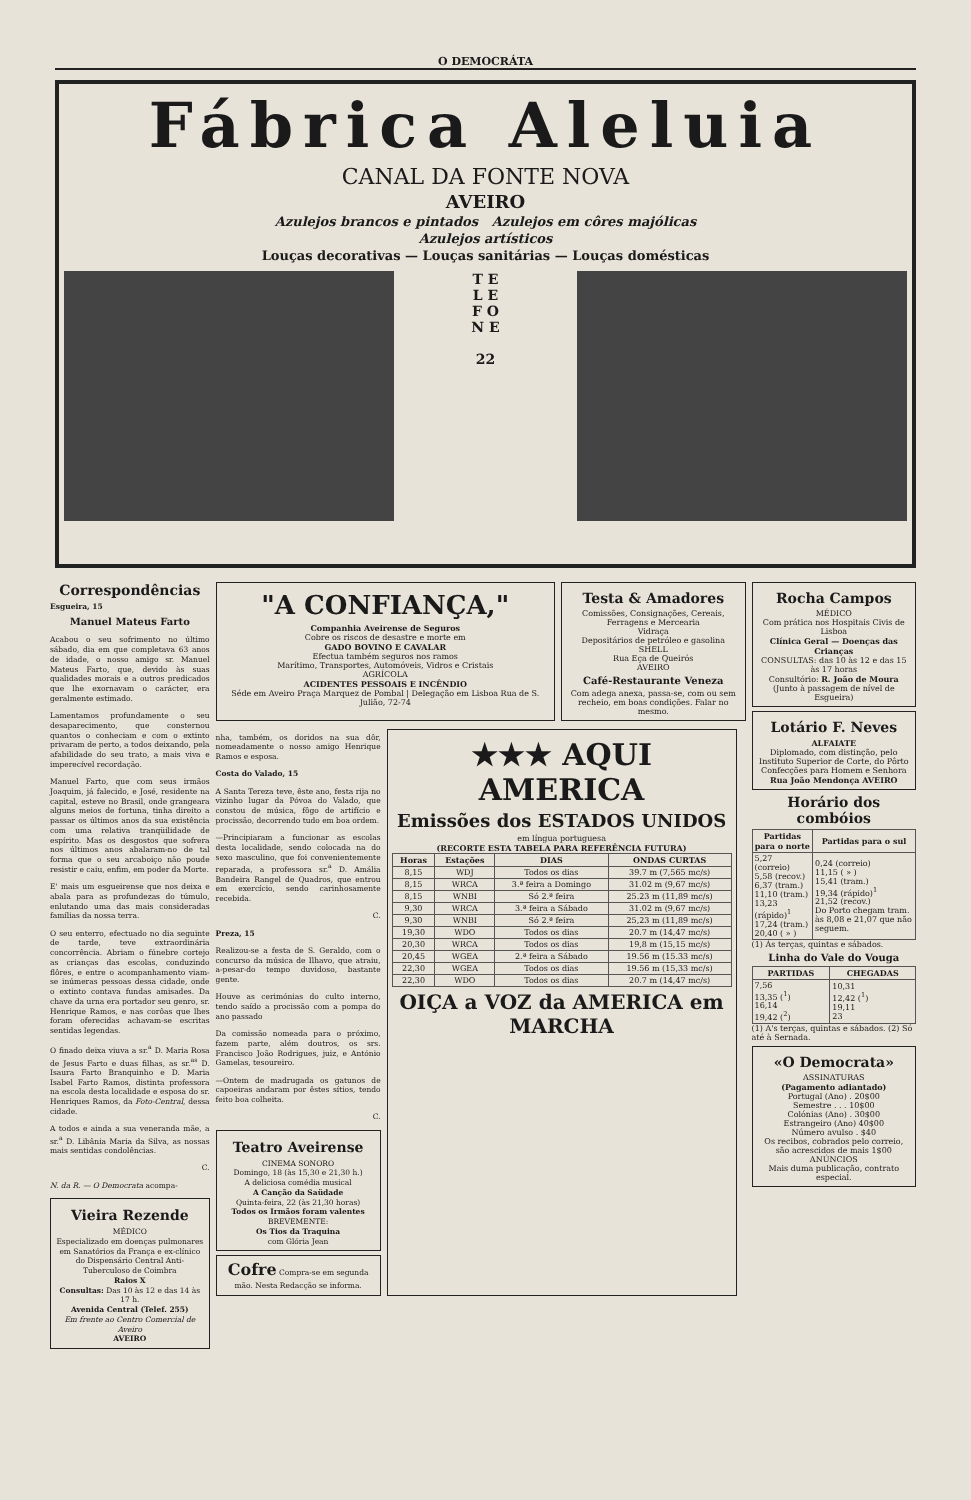O DEMOCRÁTA
Fábrica Aleluia
CANAL DA FONTE NOVA
AVEIRO
Azulejos brancos e pintados Azulejos em côres majólicas
Azulejos artísticos
Louças decorativas — Louças sanitárias — Louças domésticas
T E L E F O N E
22
Correspondências
Esgueira, 15
Manuel Mateus Farto
Acabou o seu sofrimento no último sábado, dia em que completava 63 anos de idade, o nosso amigo sr. Manuel Mateus Farto, que, devido às suas qualidades morais e a outros predicados que lhe exornavam o carácter, era geralmente estimado.
Lamentamos profundamente o seu desaparecimento, que consternou quantos o conheciam e com o extinto privaram de perto, a todos deixando, pela afabilidade do seu trato, a mais viva e imperecível recordação.
Manuel Farto, que com seus irmãos Joaquim, já falecido, e José, residente na capital, esteve no Brasil, onde grangeara alguns meios de fortuna, tinha direito a passar os últimos anos da sua existência com uma relativa tranqüilidade de espírito. Mas os desgostos que sofrera nos últimos anos abalaram-no de tal forma que o seu arcaboiço não poude resistir e caiu, enfim, em poder da Morte.
E' mais um esgueirense que nos deixa e abala para as profundezas do túmulo, enlutando uma das mais consideradas famílias da nossa terra.
O seu enterro, efectuado no dia seguinte de tarde, teve extraordinária concorrência. Abriam o fúnebre cortejo as crianças das escolas, conduzindo flôres, e entre o acompanhamento viam-se inúmeras pessoas dessa cidade, onde o extinto contava fundas amisades. Da chave da urna era portador seu genro, sr. Henrique Ramos, e nas corôas que lhes foram oferecidas achavam-se escritas sentidas legendas.
O finado deixa viuva a sr.<sup>a</sup> D. Maria Rosa de Jesus Farto e duas filhas, as sr.<sup>as</sup> D. Isaura Farto Branquinho e D. Maria Isabel Farto Ramos, distinta professora na escola desta localidade e esposa do sr. Henriques Ramos, da Foto-Central, dessa cidade.
A todos e ainda a sua veneranda mãe, a sr.<sup>a</sup> D. Libânia Maria da Silva, as nossas mais sentidas condolências.
C.
N. da R. — O Democrata acompa-
Vieira Rezende
MÉDICO
Especializado em doenças pulmonares em Sanatórios da França e ex-clínico do Dispensário Central Anti-Tuberculoso de Coimbra
Raios X
Consultas: Das 10 às 12 e das 14 às 17 h.
Avenida Central (Telef. 255)
Em frente ao Centro Comercial de Aveiro
AVEIRO
"A CONFIANÇA,"
Companhia Aveirense de Seguros
Cobre os riscos de desastre e morte em
GADO BOVINO E CAVALAR
Efectua também seguros nos ramos
Marítimo, Transportes, Automóveis, Vidros e Cristais
AGRÍCOLA
ACIDENTES PESSOAIS E INCÊNDIO
Séde em Aveiro Praça Marquez de Pombal | Delegação em Lisboa Rua de S. Julião, 72-74
Testa & Amadores
Comissões, Consignações, Cereais, Ferragens e Mercearia
Vidraça
Depositários de petróleo e gasolina
SHELL
Rua Eça de Queirós
AVEIRO
Café-Restaurante Veneza
Com adega anexa, passa-se, com ou sem recheio, em boas condições. Falar no mesmo.
nha, também, os doridos na sua dôr, nomeadamente o nosso amigo Henrique Ramos e esposa.
Costa do Valado, 15
A Santa Tereza teve, êste ano, festa rija no vizinho lugar da Póvoa do Valado, que constou de música, fôgo de artifício e procissão, decorrendo tudo em boa ordem.
—Principiaram a funcionar as escolas desta localidade, sendo colocada na do sexo masculino, que foi convenientemente reparada, a professora sr.<sup>a</sup> D. Amália Bandeira Rangel de Quadros, que entrou em exercício, sendo carinhosamente recebida.
C.
Preza, 15
Realizou-se a festa de S. Geraldo, com o concurso da música de Ilhavo, que atraiu, a-pesar-do tempo duvidoso, bastante gente.
Houve as cerimónias do culto interno, tendo saído a procissão com a pompa do ano passado
Da comissão nomeada para o próximo, fazem parte, além doutros, os srs. Francisco João Rodrigues, juiz, e António Gamelas, tesoureiro.
—Ontem de madrugada os gatunos de capoeiras andaram por êstes sítios, tendo feito boa colheita.
C.
Teatro Aveirense
CINEMA SONORO
Domingo, 18 (às 15,30 e 21,30 h.)
A deliciosa comédia musical
A Canção da Saüdade
Quinta-feira, 22 (às 21,30 horas)
Todos os Irmãos foram valentes
BREVEMENTE:
Os Tios da Traquina
com Glória Jean
Cofre Compra-se em segunda mão. Nesta Redacção se informa.
★★★ AQUI AMERICA
Emissões dos ESTADOS UNIDOS
em língua portuguesa
(RECORTE ESTA TABELA PARA REFERÊNCIA FUTURA)
| Horas | Estações | DIAS | ONDAS CURTAS |
| --- | --- | --- | --- |
| 8,15 | WDJ | Todos os dias | 39.7 m (7,565 mc/s) |
| 8,15 | WRCA | 3.ª feira a Domingo | 31.02 m (9,67 mc/s) |
| 8,15 | WNBI | Só 2.ª feira | 25.23 m (11,89 mc/s) |
| 9,30 | WRCA | 3.ª feira a Sábado | 31.02 m (9,67 mc/s) |
| 9,30 | WNBI | Só 2.ª feira | 25,23 m (11,89 mc/s) |
| 19,30 | WDO | Todos os dias | 20.7 m (14,47 mc/s) |
| 20,30 | WRCA | Todos os dias | 19,8 m (15,15 mc/s) |
| 20,45 | WGEA | 2.ª feira a Sábado | 19.56 m (15.33 mc/s) |
| 22,30 | WGEA | Todos os dias | 19.56 m (15,33 mc/s) |
| 22,30 | WDO | Todos os dias | 20.7 m (14,47 mc/s) |
OIÇA a VOZ da AMERICA em MARCHA
Rocha Campos
MÉDICO
Com prática nos Hospitais Civis de Lisboa
Clínica Geral — Doenças das Crianças
CONSULTAS: das 10 às 12 e das 15 às 17 horas
Consultório: R. João de Moura
(Junto à passagem de nível de Esgueira)
Lotário F. Neves
ALFAIATE
Diplomado, com distinção, pelo Instituto Superior de Corte, do Pôrto
Confecções para Homem e Senhora
Rua João Mendonça AVEIRO
Horário dos combóios
| Partidas para o norte | Partidas para o sul |
| --- | --- |
| 5,27 (correio) 5,58 (recov.) 6,37 (tram.) 11,10 (tram.) 13,23 (rápido)<sup>1</sup> 17,24 (tram.) 20,40 ( » ) | 0,24 (correio) 11,15 ( » ) 15,41 (tram.) 19,34 (rápido)<sup>1</sup> 21,52 (recov.) Do Porto chegam tram. às 8,08 e 21,07 que não seguem. |
(1) Ás terças, quintas e sábados.
Linha do Vale do Vouga
| PARTIDAS | CHEGADAS |
| --- | --- |
| 7,56 13,35 (<sup>1</sup>) 16,14 19,42 (<sup>2</sup>) | 10,31 12,42 (<sup>1</sup>) 19,11 23 |
(1) A's terças, quintas e sábados. (2) Só até à Sernada.
«O Democrata»
ASSINATURAS
(Pagamento adiantado)
Portugal (Ano) . 20$00
Semestre . . . 10$00
Colónias (Ano) . 30$00
Estrangeiro (Ano) 40$00
Número avulso . $40
Os recibos, cobrados pelo correio, são acrescidos de mais 1$00
ANÚNCIOS
Mais duma publicação, contrato especial.